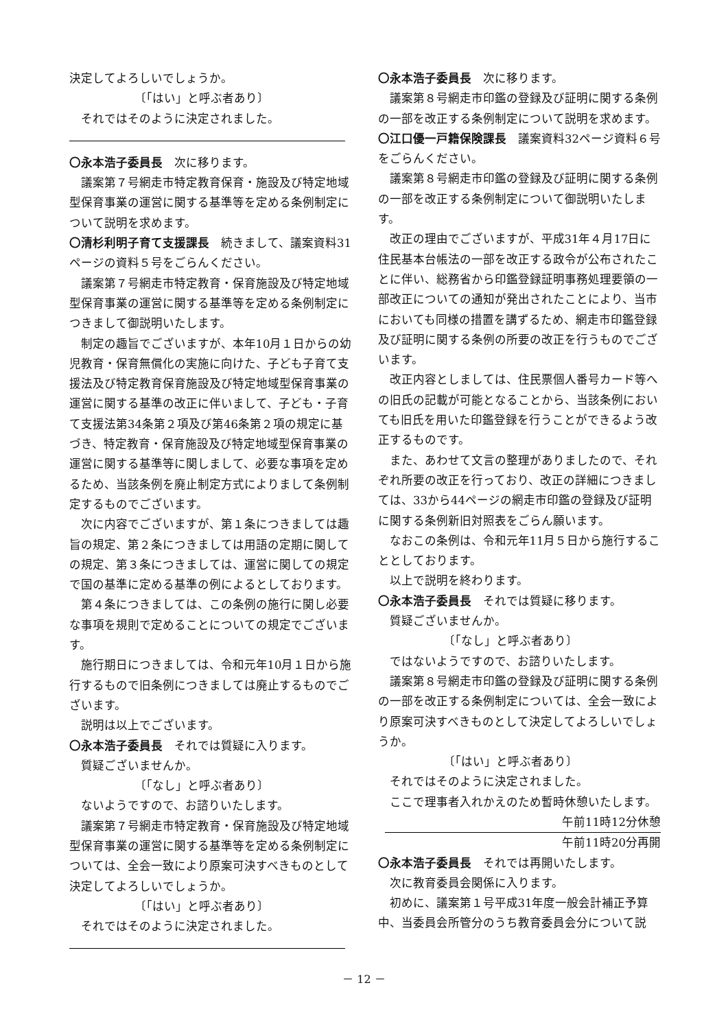決定してよろしいでしょうか。
〔「はい」と呼ぶ者あり〕
それではそのように決定されました。
〇永本浩子委員長　次に移ります。
議案第７号網走市特定教育保育・施設及び特定地域型保育事業の運営に関する基準等を定める条例制定について説明を求めます。
〇清杉利明子育て支援課長　続きまして、議案資料31ページの資料５号をごらんください。
議案第７号網走市特定教育・保育施設及び特定地域型保育事業の運営に関する基準等を定める条例制定につきまして御説明いたします。
制定の趣旨でございますが、本年10月１日からの幼児教育・保育無償化の実施に向けた、子ども子育て支援法及び特定教育保育施設及び特定地域型保育事業の運営に関する基準の改正に伴いまして、子ども・子育て支援法第34条第２項及び第46条第２項の規定に基づき、特定教育・保育施設及び特定地域型保育事業の運営に関する基準等に関しまして、必要な事項を定めるため、当該条例を廃止制定方式によりまして条例制定するものでございます。
次に内容でございますが、第１条につきましては趣旨の規定、第２条につきましては用語の定期に関しての規定、第３条につきましては、運営に関しての規定で国の基準に定める基準の例によるとしております。
第４条につきましては、この条例の施行に関し必要な事項を規則で定めることについての規定でございます。
施行期日につきましては、令和元年10月１日から施行するもので旧条例につきましては廃止するものでございます。
説明は以上でございます。
〇永本浩子委員長　それでは質疑に入ります。
質疑ございませんか。
〔「なし」と呼ぶ者あり〕
ないようですので、お諮りいたします。
議案第７号網走市特定教育・保育施設及び特定地域型保育事業の運営に関する基準等を定める条例制定については、全会一致により原案可決すべきものとして決定してよろしいでしょうか。
〔「はい」と呼ぶ者あり〕
それではそのように決定されました。
〇永本浩子委員長　次に移ります。
議案第８号網走市印鑑の登録及び証明に関する条例の一部を改正する条例制定について説明を求めます。
〇江口優一戸籍保険課長　議案資料32ページ資料６号をごらんください。
議案第８号網走市印鑑の登録及び証明に関する条例の一部を改正する条例制定について御説明いたします。
改正の理由でございますが、平成31年４月17日に住民基本台帳法の一部を改正する政令が公布されたことに伴い、総務省から印鑑登録証明事務処理要領の一部改正についての通知が発出されたことにより、当市においても同様の措置を講ずるため、網走市印鑑登録及び証明に関する条例の所要の改正を行うものでございます。
改正内容としましては、住民票個人番号カード等への旧氏の記載が可能となることから、当該条例においても旧氏を用いた印鑑登録を行うことができるよう改正するものです。
また、あわせて文言の整理がありましたので、それぞれ所要の改正を行っており、改正の詳細につきましては、33から44ページの網走市印鑑の登録及び証明に関する条例新旧対照表をごらん願います。
なおこの条例は、令和元年11月５日から施行することとしております。
以上で説明を終わります。
〇永本浩子委員長　それでは質疑に移ります。
質疑ございませんか。
〔「なし」と呼ぶ者あり〕
ではないようですので、お諮りいたします。
議案第８号網走市印鑑の登録及び証明に関する条例の一部を改正する条例制定については、全会一致により原案可決すべきものとして決定してよろしいでしょうか。
〔「はい」と呼ぶ者あり〕
それではそのように決定されました。
ここで理事者入れかえのため暫時休憩いたします。
午前11時12分休憩
午前11時20分再開
〇永本浩子委員長　それでは再開いたします。
次に教育委員会関係に入ります。
初めに、議案第１号平成31年度一般会計補正予算中、当委員会所管分のうち教育委員会分について説
－ 12 －